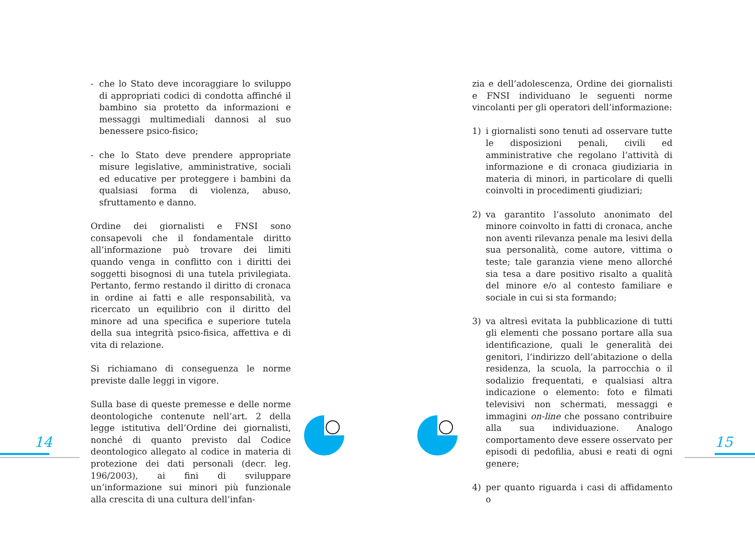- che lo Stato deve incoraggiare lo sviluppo di appropriati codici di condotta affinché il bambino sia protetto da informazioni e messaggi multimediali dannosi al suo benessere psico-fisico;
- che lo Stato deve prendere appropriate misure legislative, amministrative, sociali ed educative per proteggere i bambini da qualsiasi forma di violenza, abuso, sfruttamento e danno.
Ordine dei giornalisti e FNSI sono consapevoli che il fondamentale diritto all’informazione può trovare dei limiti quando venga in conflitto con i diritti dei soggetti bisognosi di una tutela privilegiata. Pertanto, fermo restando il diritto di cronaca in ordine ai fatti e alle responsabilità, va ricercato un equilibrio con il diritto del minore ad una specifica e superiore tutela della sua integrità psico-fisica, affettiva e di vita di relazione.
Si richiamano di conseguenza le norme previste dalle leggi in vigore.
Sulla base di queste premesse e delle norme deontologiche contenute nell’art. 2 della legge istitutiva dell’Ordine dei giornalisti, nonché di quanto previsto dal Codice deontologico allegato al codice in materia di protezione dei dati personali (decr. leg. 196/2003), ai fini di sviluppare un’informazione sui minori più funzionale alla crescita di una cultura dell’infan-
zia e dell’adolescenza, Ordine dei giornalisti e FNSI individuano le seguenti norme vincolanti per gli operatori dell’informazione:
1) i giornalisti sono tenuti ad osservare tutte le disposizioni penali, civili ed amministrative che regolano l’attività di informazione e di cronaca giudiziaria in materia di minori, in particolare di quelli coinvolti in procedimenti giudiziari;
2) va garantito l’assoluto anonimato del minore coinvolto in fatti di cronaca, anche non aventi rilevanza penale ma lesivi della sua personalità, come autore, vittima o teste; tale garanzia viene meno allorché sia tesa a dare positivo risalto a qualità del minore e/o al contesto familiare e sociale in cui si sta formando;
3) va altresì evitata la pubblicazione di tutti gli elementi che possano portare alla sua identificazione, quali le generalità dei genitori, l’indirizzo dell’abitazione o della residenza, la scuola, la parrocchia o il sodalizio frequentati, e qualsiasi altra indicazione o elemento: foto e filmati televisivi non schermati, messaggi e immagini on-line che possano contribuire alla sua individuazione. Analogo comportamento deve essere osservato per episodi di pedofilia, abusi e reati di ogni genere;
4) per quanto riguarda i casi di affidamento o
14 15